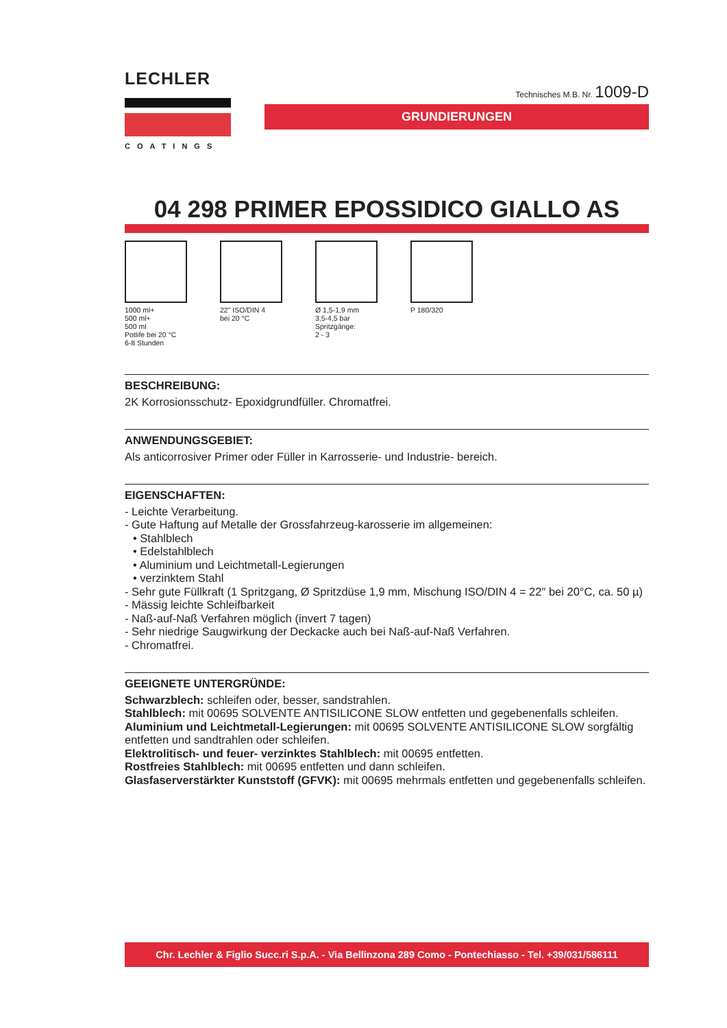LECHLER
COATINGS
Technisches M.B. Nr. 1009-D
GRUNDIERUNGEN
04 298 PRIMER EPOSSIDICO GIALLO AS
1000 ml+
500 ml+
500 ml
Potlife bei 20 °C
6-8 Stunden
22" ISO/DIN 4
bei 20 °C
Ø 1,5-1,9 mm
3,5-4,5 bar
Spritzgänge:
2 - 3
P 180/320
BESCHREIBUNG:
2K Korrosionsschutz- Epoxidgrundfüller. Chromatfrei.
ANWENDUNGSGEBIET:
Als anticorrosiver Primer oder Füller in Karrosserie- und Industrie- bereich.
EIGENSCHAFTEN:
- Leichte Verarbeitung.
- Gute Haftung auf Metalle der Grossfahrzeug-karosserie im allgemeinen:
• Stahlblech
• Edelstahlblech
• Aluminium und Leichtmetall-Legierungen
• verzinktem Stahl
- Sehr gute Füllkraft (1 Spritzgang, Ø Spritzdüse 1,9 mm, Mischung ISO/DIN 4 = 22″ bei 20°C, ca. 50 µ)
- Mässig leichte Schleifbarkeit
- Naß-auf-Naß Verfahren möglich (invert 7 tagen)
- Sehr niedrige Saugwirkung der Deckacke auch bei Naß-auf-Naß Verfahren.
- Chromatfrei.
GEEIGNETE UNTERGRÜNDE:
Schwarzblech: schleifen oder, besser, sandstrahlen.
Stahlblech: mit 00695 SOLVENTE ANTISILICONE SLOW entfetten und gegebenenfalls schleifen.
Aluminium und Leichtmetall-Legierungen: mit 00695 SOLVENTE ANTISILICONE SLOW sorgfältig entfetten und sandtrahlen oder schleifen.
Elektrolitisch- und feuer- verzinktes Stahlblech: mit 00695 entfetten.
Rostfreies Stahlblech: mit 00695 entfetten und dann schleifen.
Glasfaserverstärkter Kunststoff (GFVK): mit 00695 mehrmals entfetten und gegebenenfalls schleifen.
Chr. Lechler & Figlio Succ.ri S.p.A. - Via Bellinzona 289 Como - Pontechiasso - Tel. +39/031/586111